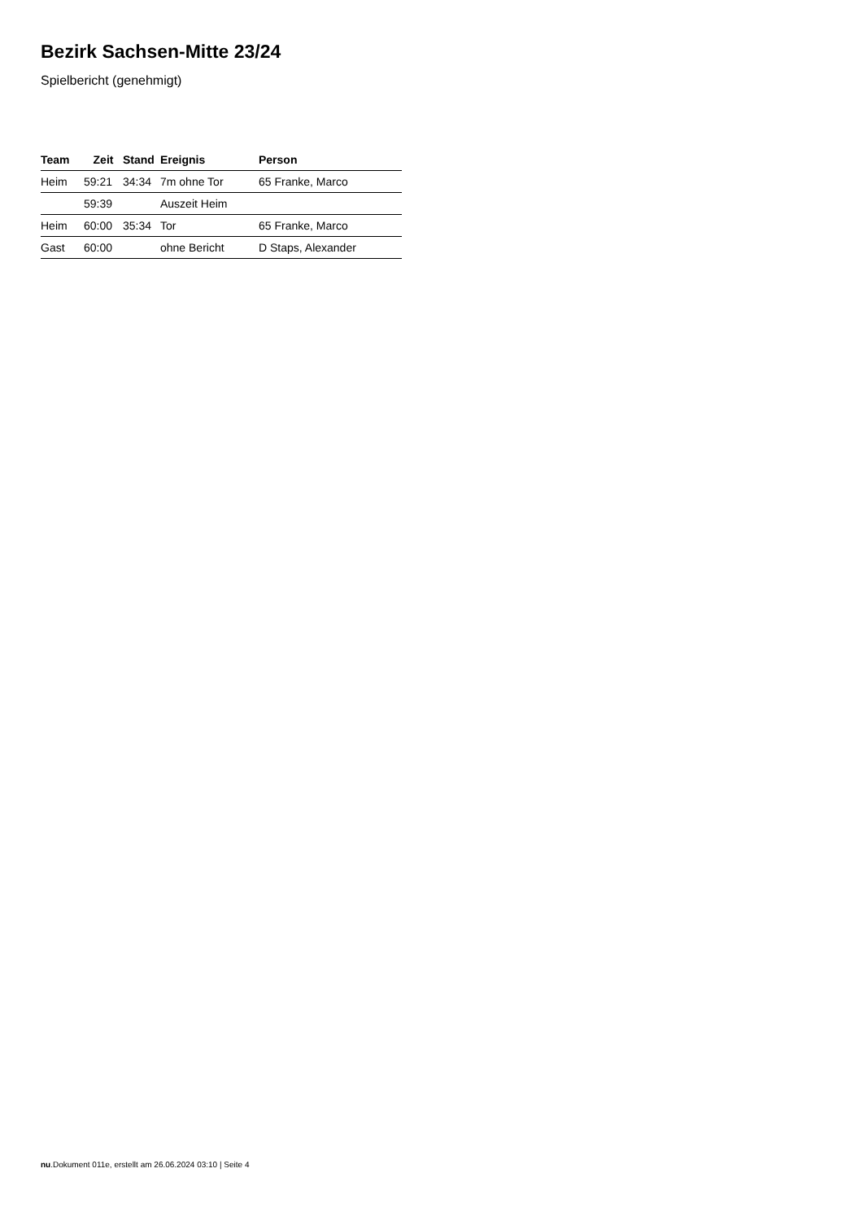Bezirk Sachsen-Mitte 23/24
Spielbericht (genehmigt)
| Team | Zeit | Stand | Ereignis | Person |
| --- | --- | --- | --- | --- |
| Heim | 59:21 | 34:34 | 7m ohne Tor | 65 Franke, Marco |
| | 59:39 | | Auszeit Heim | |
| Heim | 60:00 | 35:34 | Tor | 65 Franke, Marco |
| Gast | 60:00 | | ohne Bericht | D Staps, Alexander |
nu.Dokument 011e, erstellt am 26.06.2024 03:10 | Seite 4